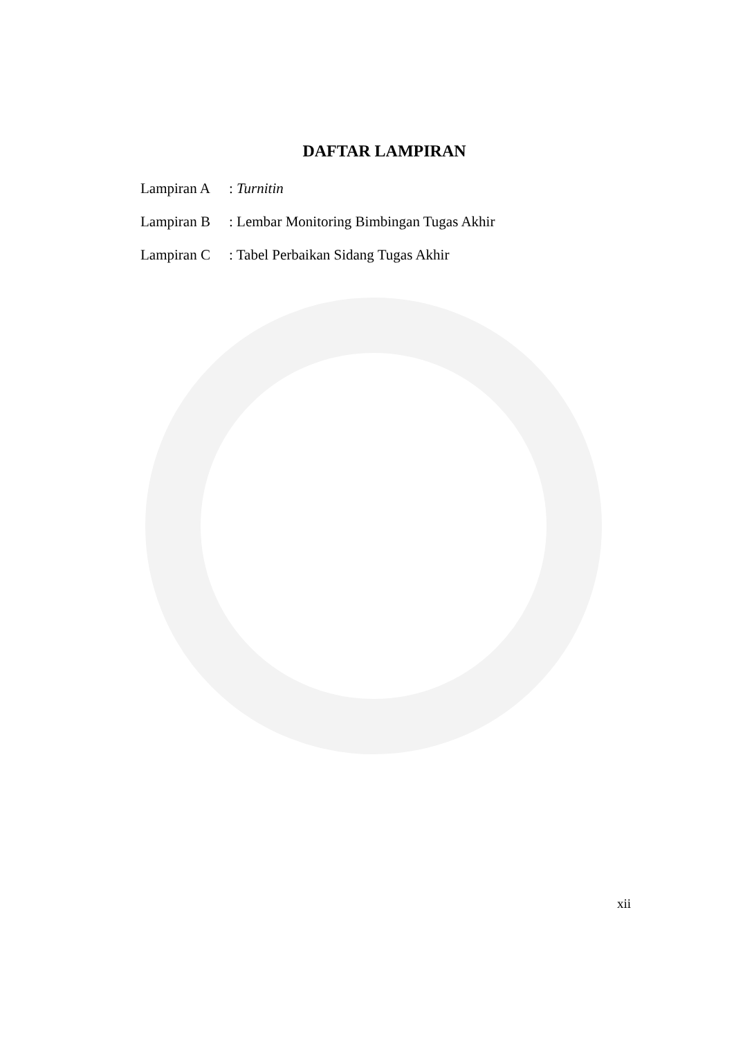DAFTAR LAMPIRAN
Lampiran A : Turnitin
Lampiran B : Lembar Monitoring Bimbingan Tugas Akhir
Lampiran C : Tabel Perbaikan Sidang Tugas Akhir
xii